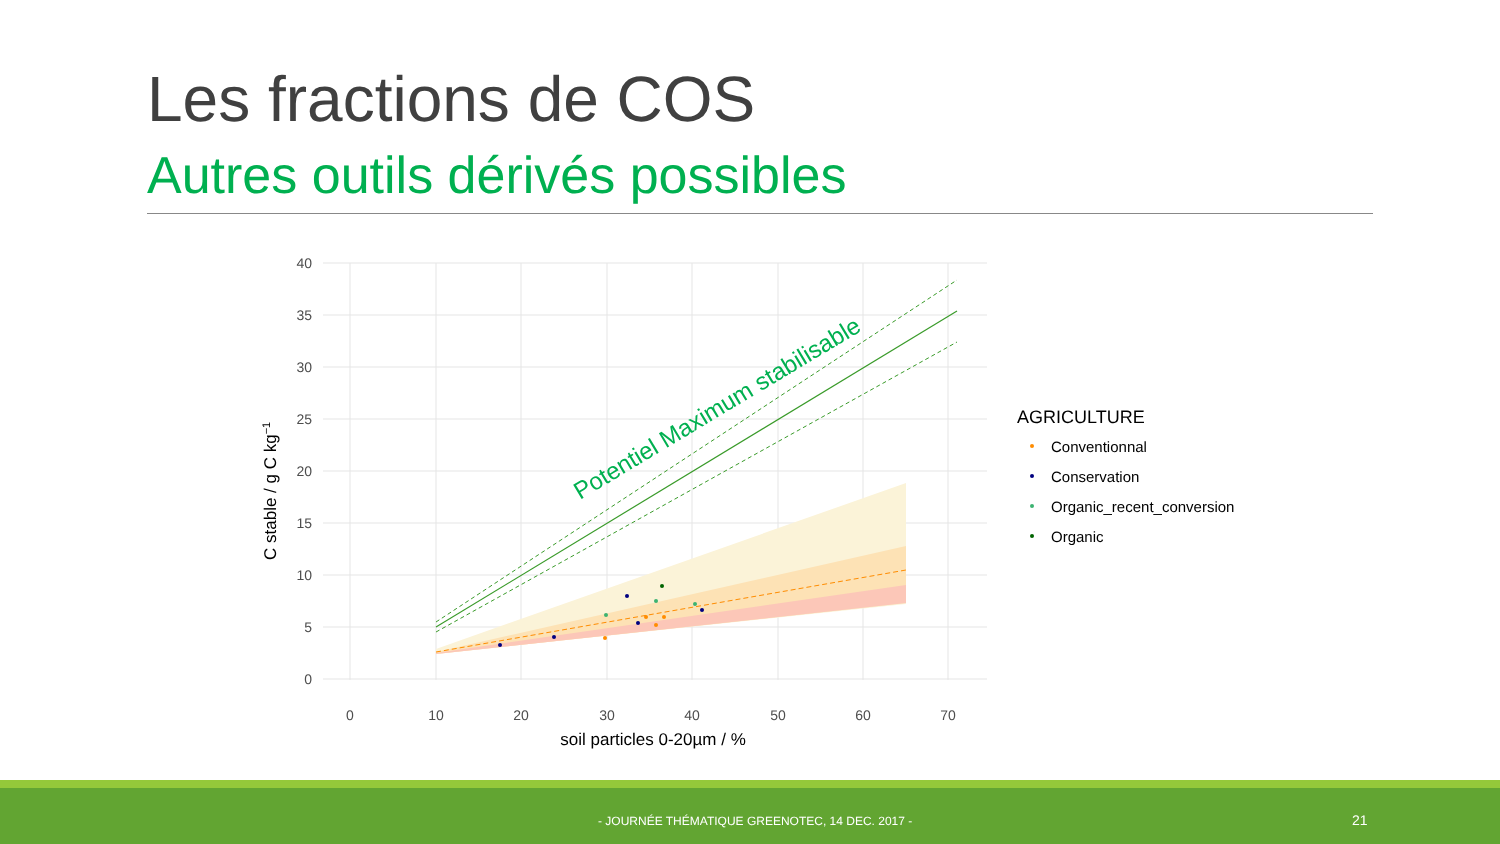Les fractions de COS
Autres outils dérivés possibles
Potentiel Maximum stabilisable
40
35
30
25
20
15
10
5
0
0
10
20
30
40
50
60
70
soil particles 0-20µm / %
C stable / g C kg−1
AGRICULTURE
Conventionnal
Conservation
Organic_recent_conversion
Organic
- JOURNÉE THÉMATIQUE GREENOTEC, 14 DEC. 2017 - 21